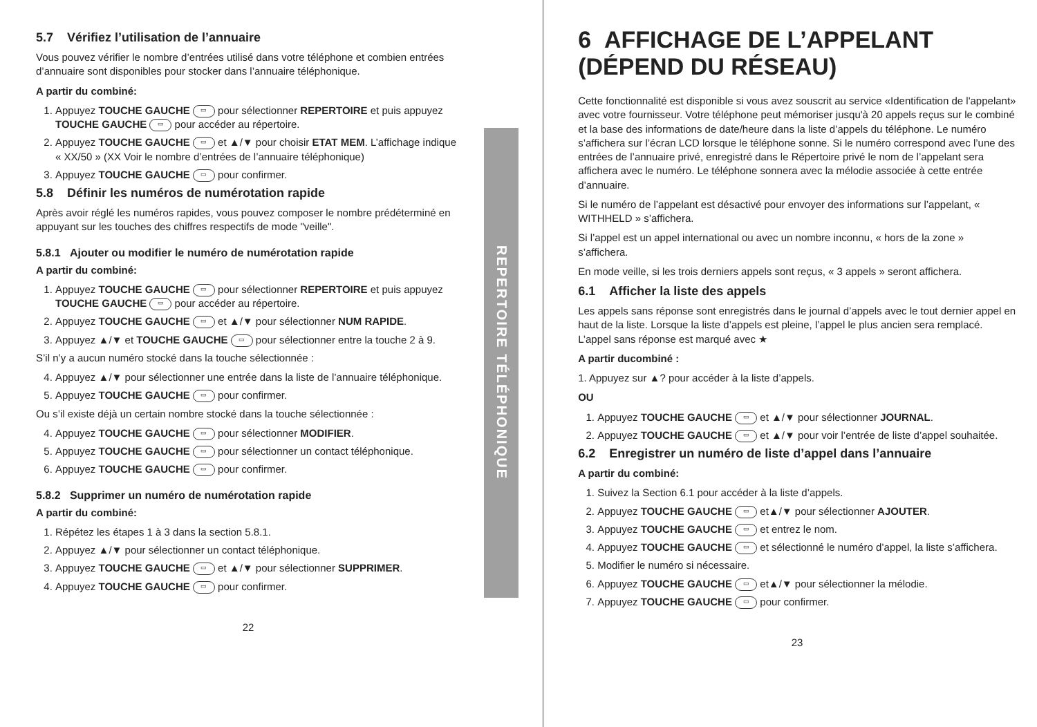5.7 Vérifiez l’utilisation de l’annuaire
Vous pouvez vérifier le nombre d’entrées utilisé dans votre téléphone et combien entrées d’annuaire sont disponibles pour stocker dans l’annuaire téléphonique.
A partir du combiné:
1. Appuyez TOUCHE GAUCHE ▭ pour sélectionner REPERTOIRE et puis appuyez TOUCHE GAUCHE ▭ pour accéder au répertoire.
2. Appuyez TOUCHE GAUCHE ▭ et ▲/▼ pour choisir ETAT MEM. L’affichage indique « XX/50 » (XX Voir le nombre d’entrées de l’annuaire téléphonique)
3. Appuyez TOUCHE GAUCHE ▭ pour confirmer.
5.8 Définir les numéros de numérotation rapide
Après avoir réglé les numéros rapides, vous pouvez composer le nombre prédéterminé en appuyant sur les touches des chiffres respectifs de mode "veille".
5.8.1 Ajouter ou modifier le numéro de numérotation rapide
A partir du combiné:
1. Appuyez TOUCHE GAUCHE ▭ pour sélectionner REPERTOIRE et puis appuyez TOUCHE GAUCHE ▭ pour accéder au répertoire.
2. Appuyez TOUCHE GAUCHE ▭ et ▲/▼ pour sélectionner NUM RAPIDE.
3. Appuyez ▲/▼ et TOUCHE GAUCHE ▭ pour sélectionner entre la touche 2 à 9.
S’il n’y a aucun numéro stocké dans la touche sélectionnée :
4. Appuyez ▲/▼ pour sélectionner une entrée dans la liste de l’annuaire téléphonique.
5. Appuyez TOUCHE GAUCHE ▭ pour confirmer.
Ou s’il existe déjà un certain nombre stocké dans la touche sélectionnée :
4. Appuyez TOUCHE GAUCHE ▭ pour sélectionner MODIFIER.
5. Appuyez TOUCHE GAUCHE ▭ pour sélectionner un contact téléphonique.
6. Appuyez TOUCHE GAUCHE ▭ pour confirmer.
5.8.2 Supprimer un numéro de numérotation rapide
A partir du combiné:
1. Répétez les étapes 1 à 3 dans la section 5.8.1.
2. Appuyez ▲/▼ pour sélectionner un contact téléphonique.
3. Appuyez TOUCHE GAUCHE ▭ et ▲/▼ pour sélectionner SUPPRIMER.
4. Appuyez TOUCHE GAUCHE ▭ pour confirmer.
22
REPERTOIRE TÉLÉPHONIQUE
6 AFFICHAGE DE L’APPELANT (DÉPEND DU RÉSEAU)
Cette fonctionnalité est disponible si vous avez souscrit au service «Identification de l'appelant» avec votre fournisseur. Votre téléphone peut mémoriser jusqu'à 20 appels reçus sur le combiné et la base des informations de date/heure dans la liste d’appels du téléphone. Le numéro s’affichera sur l’écran LCD lorsque le téléphone sonne. Si le numéro correspond avec l’une des entrées de l’annuaire privé, enregistré dans le Répertoire privé le nom de l’appelant sera affichera avec le numéro. Le téléphone sonnera avec la mélodie associée à cette entrée d’annuaire.
Si le numéro de l’appelant est désactivé pour envoyer des informations sur l’appelant, « WITHHELD » s’affichera.
Si l’appel est un appel international ou avec un nombre inconnu, « hors de la zone » s’affichera.
En mode veille, si les trois derniers appels sont reçus, « 3 appels » seront affichera.
6.1 Afficher la liste des appels
Les appels sans réponse sont enregistrés dans le journal d’appels avec le tout dernier appel en haut de la liste. Lorsque la liste d’appels est pleine, l’appel le plus ancien sera remplacé. L’appel sans réponse est marqué avec ★
A partir ducombiné :
1. Appuyez sur ▲? pour accéder à la liste d’appels.
OU
1. Appuyez TOUCHE GAUCHE ▭ et ▲/▼ pour sélectionner JOURNAL.
2. Appuyez TOUCHE GAUCHE ▭ et ▲/▼ pour voir l’entrée de liste d’appel souhaitée.
6.2 Enregistrer un numéro de liste d’appel dans l’annuaire
A partir du combiné:
1. Suivez la Section 6.1 pour accéder à la liste d’appels.
2. Appuyez TOUCHE GAUCHE ▭ et▲/▼ pour sélectionner AJOUTER.
3. Appuyez TOUCHE GAUCHE ▭ et entrez le nom.
4. Appuyez TOUCHE GAUCHE ▭ et sélectionné le numéro d’appel, la liste s’affichera.
5. Modifier le numéro si nécessaire.
6. Appuyez TOUCHE GAUCHE ▭ et▲/▼ pour sélectionner la mélodie.
7. Appuyez TOUCHE GAUCHE ▭ pour confirmer.
23